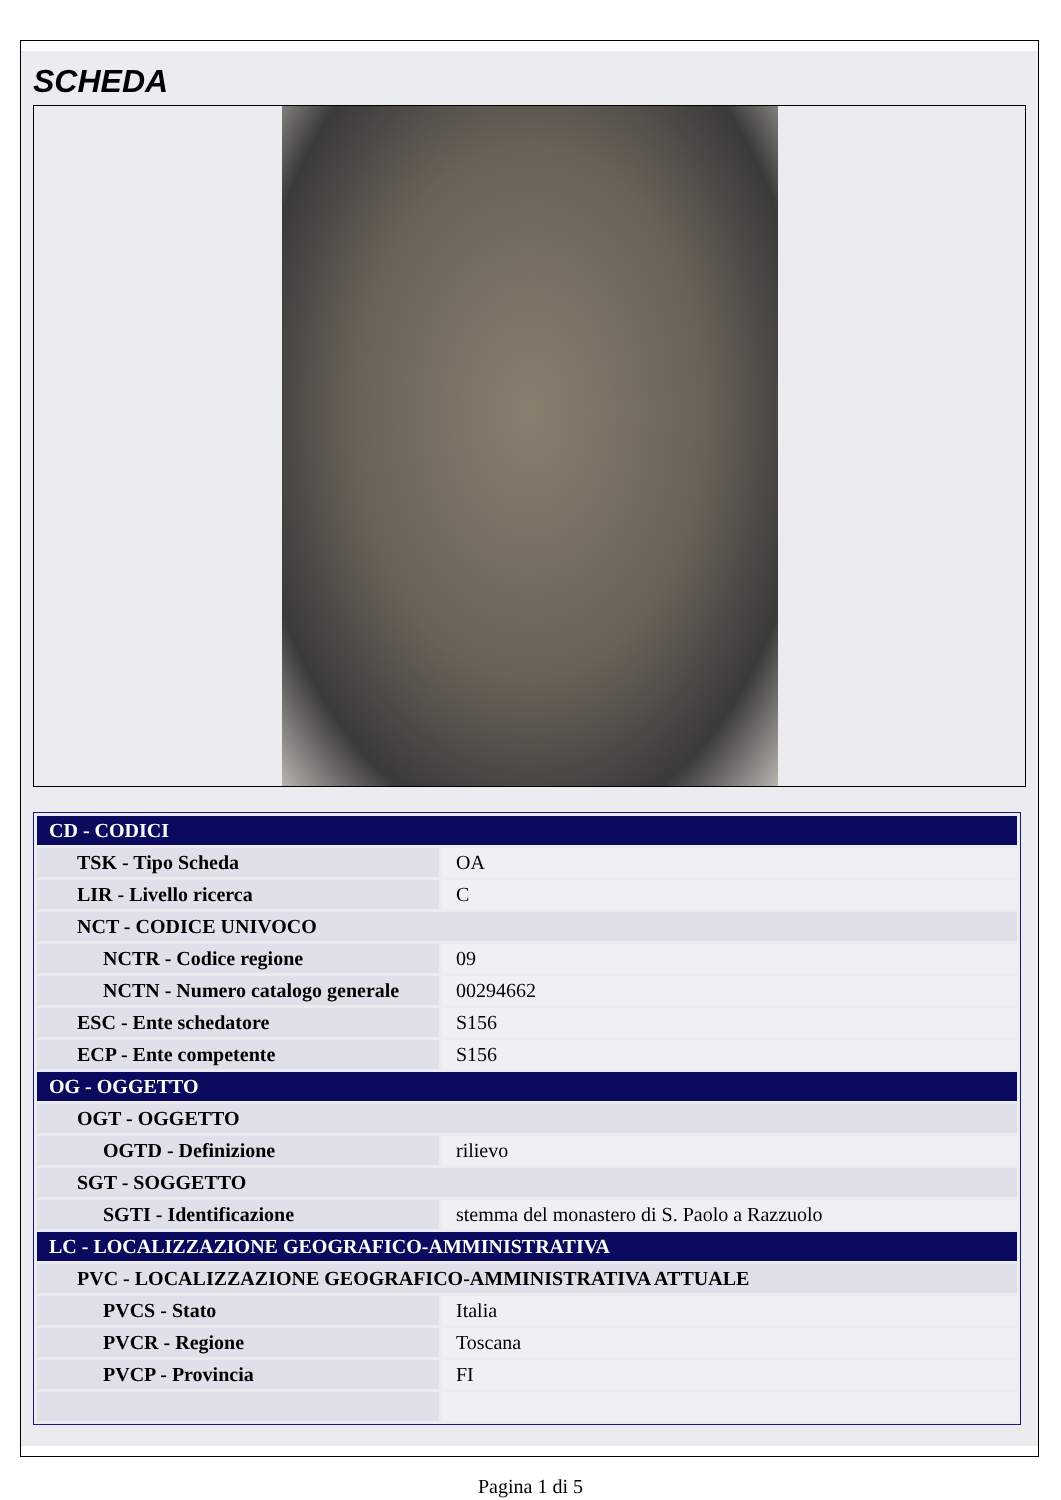SCHEDA
| CD - CODICI | |
| TSK - Tipo Scheda | OA |
| LIR - Livello ricerca | C |
| NCT - CODICE UNIVOCO | |
| NCTR - Codice regione | 09 |
| NCTN - Numero catalogo generale | 00294662 |
| ESC - Ente schedatore | S156 |
| ECP - Ente competente | S156 |
| OG - OGGETTO | |
| OGT - OGGETTO | |
| OGTD - Definizione | rilievo |
| SGT - SOGGETTO | |
| SGTI - Identificazione | stemma del monastero di S. Paolo a Razzuolo |
| LC - LOCALIZZAZIONE GEOGRAFICO-AMMINISTRATIVA | |
| PVC - LOCALIZZAZIONE GEOGRAFICO-AMMINISTRATIVA ATTUALE | |
| PVCS - Stato | Italia |
| PVCR - Regione | Toscana |
| PVCP - Provincia | FI |
Pagina 1 di 5